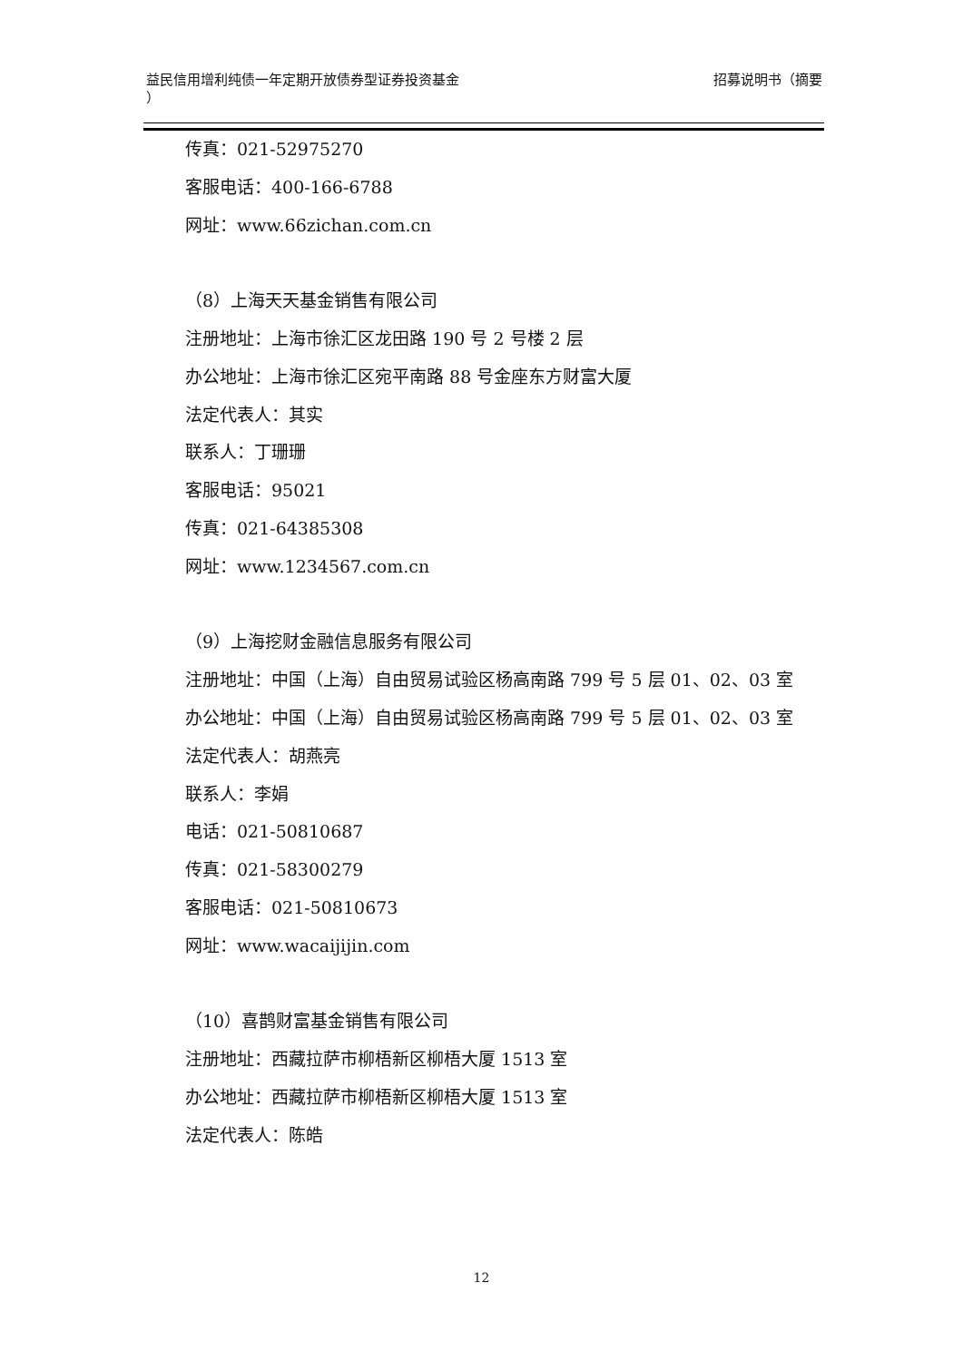益民信用增利纯债一年定期开放债券型证券投资基金
） 招募说明书（摘要
传真：021-52975270
客服电话：400-166-6788
网址：www.66zichan.com.cn
（8）上海天天基金销售有限公司
注册地址：上海市徐汇区龙田路 190 号 2 号楼 2 层
办公地址：上海市徐汇区宛平南路 88 号金座东方财富大厦
法定代表人：其实
联系人：丁珊珊
客服电话：95021
传真：021-64385308
网址：www.1234567.com.cn
（9）上海挖财金融信息服务有限公司
注册地址：中国（上海）自由贸易试验区杨高南路 799 号 5 层 01、02、03 室
办公地址：中国（上海）自由贸易试验区杨高南路 799 号 5 层 01、02、03 室
法定代表人：胡燕亮
联系人：李娟
电话：021-50810687
传真：021-58300279
客服电话：021-50810673
网址：www.wacaijijin.com
（10）喜鹊财富基金销售有限公司
注册地址：西藏拉萨市柳梧新区柳梧大厦 1513 室
办公地址：西藏拉萨市柳梧新区柳梧大厦 1513 室
法定代表人：陈皓
12